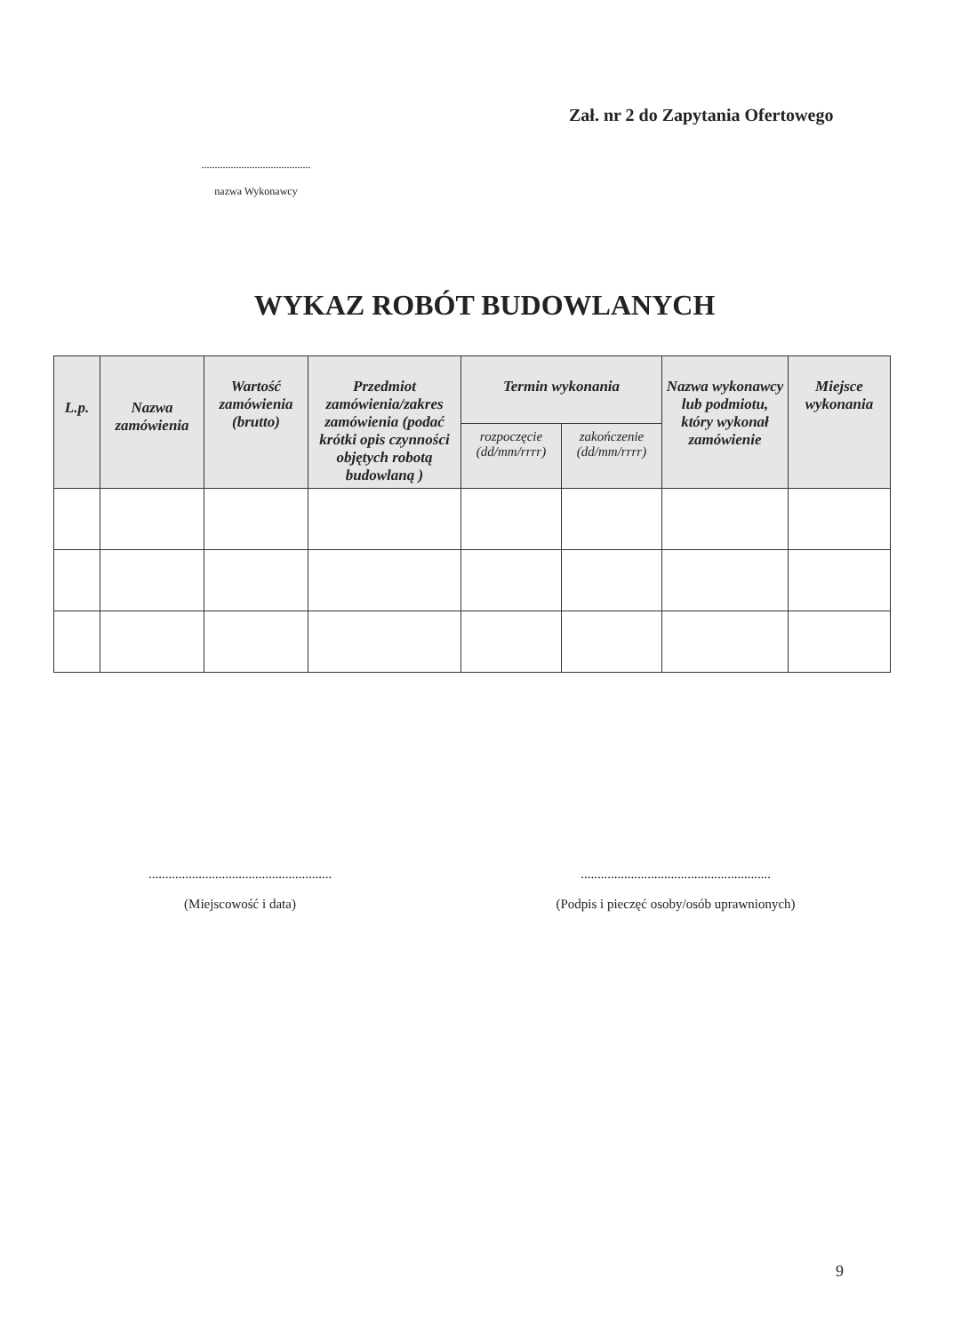Zał. nr 2 do Zapytania Ofertowego
.........................................
nazwa Wykonawcy
WYKAZ ROBÓT BUDOWLANYCH
| L.p. | Nazwa zamówienia | Wartość zamówienia (brutto) | Przedmiot zamówienia/zakres zamówienia (podać krótki opis czynności objętych robotą budowlaną ) | Termin wykonania | | Nazwa wykonawcy lub podmiotu, który wykonał zamówienie | Miejsce wykonania |
| --- | --- | --- | --- | --- | --- | --- | --- |
| | | | | rozpoczęcie (dd/mm/rrrr) | zakończenie (dd/mm/rrrr) | | |
.......................................................
(Miejscowość i data)
.........................................................
(Podpis i pieczęć osoby/osób uprawnionych)
9